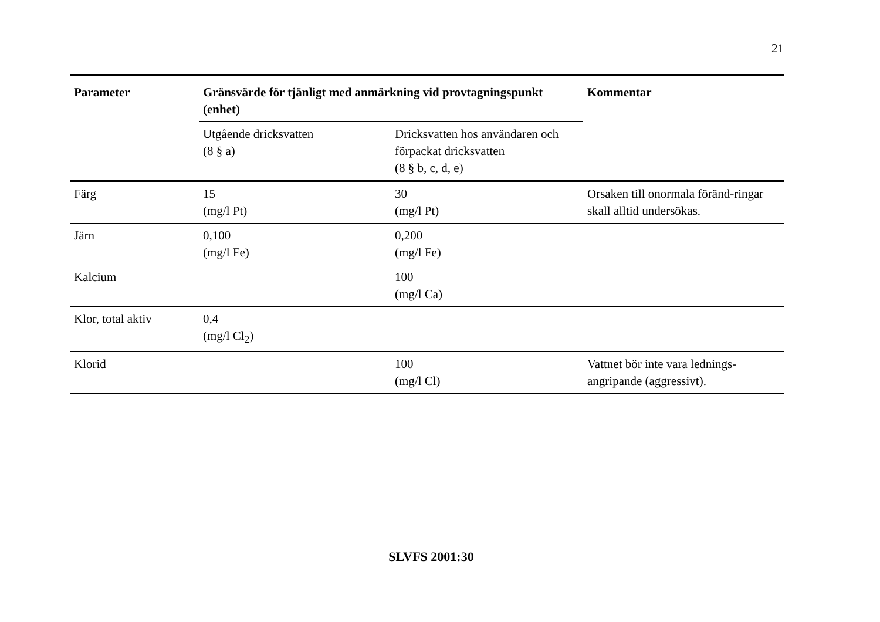21
| Parameter | Gränsvärde för tjänligt med anmärkning vid provtagningspunkt (enhet) | | Kommentar |
| --- | --- | --- | --- |
| | Utgående dricksvatten (8 § a) | Dricksvatten hos användaren och förpackat dricksvatten (8 § b, c, d, e) | |
| Färg | 15 (mg/l Pt) | 30 (mg/l Pt) | Orsaken till onormala föränd-ringar skall alltid undersökas. |
| Järn | 0,100 (mg/l Fe) | 0,200 (mg/l Fe) | |
| Kalcium | | 100 (mg/l Ca) | |
| Klor, total aktiv | 0,4 (mg/l Cl<sub>2</sub>) | | |
| Klorid | | 100 (mg/l Cl) | Vattnet bör inte vara lednings-angripande (aggressivt). |
SLVFS 2001:30